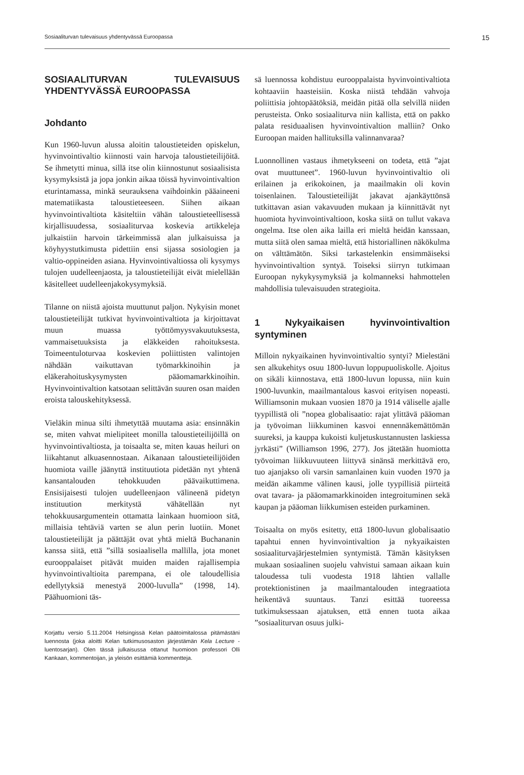Sosiaaliturvan tulevaisuus yhdentyvässä Euroopassa 15
SOSIAALITURVAN TULEVAISUUS YHDENTYVÄSSÄ EUROOPASSA
Johdanto
Kun 1960-luvun alussa aloitin taloustieteiden opiskelun, hyvinvointivaltio kiinnosti vain harvoja taloustieteilijöitä. Se ihmetytti minua, sillä itse olin kiinnostunut sosiaalisista kysymyksistä ja jopa jonkin aikaa töissä hyvinvointivaltion eturintamassa, minkä seurauksena vaihdoinkin pääaineeni matematiikasta taloustieteeseen. Siihen aikaan hyvinvointivaltiota käsiteltiin vähän taloustieteellisessä kirjallisuudessa, sosiaaliturvaa koskevia artikkeleja julkaistiin harvoin tärkeimmissä alan julkaisuissa ja köyhyystutkimusta pidettiin ensi sijassa sosiologien ja valtio-oppineiden asiana. Hyvinvointivaltiossa oli kysymys tulojen uudelleenjaosta, ja taloustieteilijät eivät mielellään käsitelleet uudelleenjakokysymyksiä.
Tilanne on niistä ajoista muuttunut paljon. Nykyisin monet taloustieteilijät tutkivat hyvinvointivaltiota ja kirjoittavat muun muassa työttömyysvakuutuksesta, vammaisetuuksista ja eläkkeiden rahoituksesta. Toimeentuloturvaa koskevien poliittisten valintojen nähdään vaikuttavan työmarkkinoihin ja eläkerahoituskysymysten pääomamarkkinoihin. Hyvinvointivaltion katsotaan selittävän suuren osan maiden eroista talouskehityksessä.
Vieläkin minua silti ihmetyttää muutama asia: ensinnäkin se, miten vahvat mielipiteet monilla taloustieteilijöillä on hyvinvointivaltiosta, ja toisaalta se, miten kauas heiluri on liikahtanut alkuasennostaan. Aikanaan taloustieteilijöiden huomiota vaille jäänyttä instituutiota pidetään nyt yhtenä kansantalouden tehokkuuden päävaikuttimena. Ensisijaisesti tulojen uudelleenjaon välineenä pidetyn instituution merkitystä vähätellään nyt tehokkuusargumentein ottamatta lainkaan huomioon sitä, millaisia tehtäviä varten se alun perin luotiin. Monet taloustieteilijät ja päättäjät ovat yhtä mieltä Buchananin kanssa siitä, että ”sillä sosiaalisella mallilla, jota monet eurooppalaiset pitävät muiden maiden rajallisempia hyvinvointivaltioita parempana, ei ole taloudellisia edellytyksiä menestyä 2000-luvulla” (1998, 14). Päähuomioni täs-
Korjattu versio 5.11.2004 Helsingissä Kelan päätoimitalossa pitämästäni luennosta (joka aloitti Kelan tutkimusosaston järjestämän Kela Lecture -luentosarjan). Olen tässä julkaisussa ottanut huomioon professori Olli Kankaan, kommentoijan, ja yleisön esittämiä kommentteja.
sä luennossa kohdistuu eurooppalaista hyvinvointivaltiota kohtaaviin haasteisiin. Koska niistä tehdään vahvoja poliittisia johtopäätöksiä, meidän pitää olla selvillä niiden perusteista. Onko sosiaaliturva niin kallista, että on pakko palata residuaalisen hyvinvointivaltion malliin? Onko Euroopan maiden hallituksilla valinnanvaraa?
Luonnollinen vastaus ihmetykseeni on todeta, että ”ajat ovat muuttuneet”. 1960-luvun hyvinvointivaltio oli erilainen ja erikokoinen, ja maailmakin oli kovin toisenlainen. Taloustieteilijät jakavat ajankäyttönsä tutkittavan asian vakavuuden mukaan ja kiinnittävät nyt huomiota hyvinvointivaltioon, koska siitä on tullut vakava ongelma. Itse olen aika lailla eri mieltä heidän kanssaan, mutta siitä olen samaa mieltä, että historiallinen näkökulma on välttämätön. Siksi tarkastelenkin ensimmäiseksi hyvinvointivaltion syntyä. Toiseksi siirryn tutkimaan Euroopan nykykysymyksiä ja kolmanneksi hahmottelen mahdollisia tulevaisuuden strategioita.
1 Nykyaikaisen hyvinvointivaltion syntyminen
Milloin nykyaikainen hyvinvointivaltio syntyi? Mielestäni sen alkukehitys osuu 1800-luvun loppupuoliskolle. Ajoitus on sikäli kiinnostava, että 1800-luvun lopussa, niin kuin 1900-luvunkin, maailmantalous kasvoi erityisen nopeasti. Williamsonin mukaan vuosien 1870 ja 1914 väliselle ajalle tyypillistä oli ”nopea globalisaatio: rajat ylittävä pääoman ja työvoiman liikkuminen kasvoi ennennäkemättömän suureksi, ja kauppa kukoisti kuljetuskustannusten laskiessa jyrkästi” (Williamson 1996, 277). Jos jätetään huomiotta työvoiman liikkuvuuteen liittyvä sinänsä merkittävä ero, tuo ajanjakso oli varsin samanlainen kuin vuoden 1970 ja meidän aikamme välinen kausi, jolle tyypillisiä piirteitä ovat tavara- ja pääomamarkkinoiden integroituminen sekä kaupan ja pääoman liikkumisen esteiden purkaminen.
Toisaalta on myös esitetty, että 1800-luvun globalisaatio tapahtui ennen hyvinvointivaltion ja nykyaikaisten sosiaaliturvajärjestelmien syntymistä. Tämän käsityksen mukaan sosiaalinen suojelu vahvistui samaan aikaan kuin taloudessa tuli vuodesta 1918 lähtien vallalle protektionistinen ja maailmantalouden integraatiota heikentävä suuntaus. Tanzi esittää tuoreessa tutkimuksessaan ajatuksen, että ennen tuota aikaa ”sosiaaliturvan osuus julki-